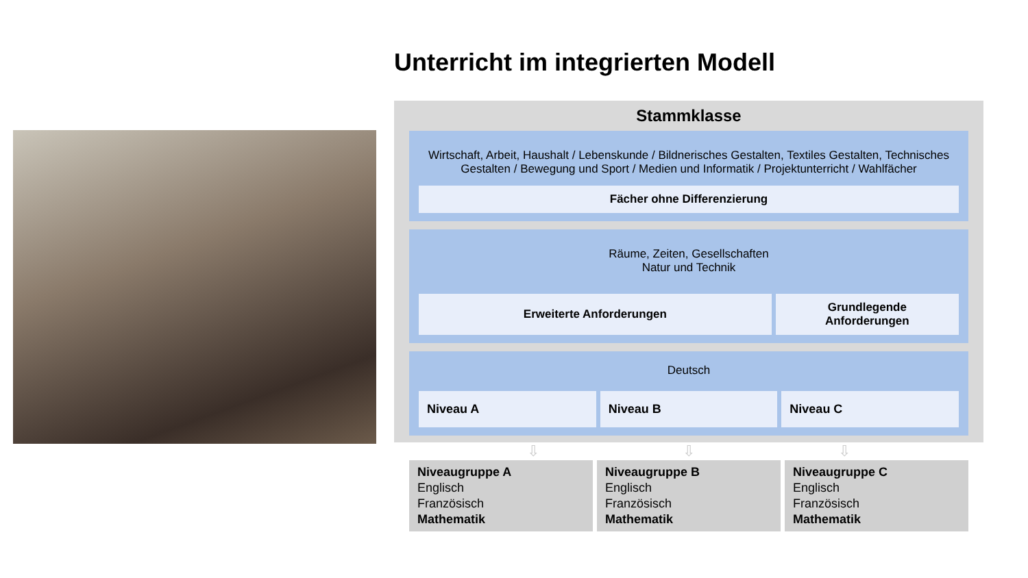Unterricht im integrierten Modell
Stammklasse
Wirtschaft, Arbeit, Haushalt / Lebenskunde / Bildnerisches Gestalten, Textiles Gestalten, Technisches Gestalten / Bewegung und Sport / Medien und Informatik / Projektunterricht / Wahlfächer
Fächer ohne Differenzierung
Räume, Zeiten, Gesellschaften
Natur und Technik
Erweiterte Anforderungen Grundlegende
Anforderungen
Deutsch
Niveau A Niveau B Niveau C
⇩ ⇩ ⇩
Niveaugruppe A
Englisch
Französisch
Mathematik
Niveaugruppe B
Englisch
Französisch
Mathematik
Niveaugruppe C
Englisch
Französisch
Mathematik